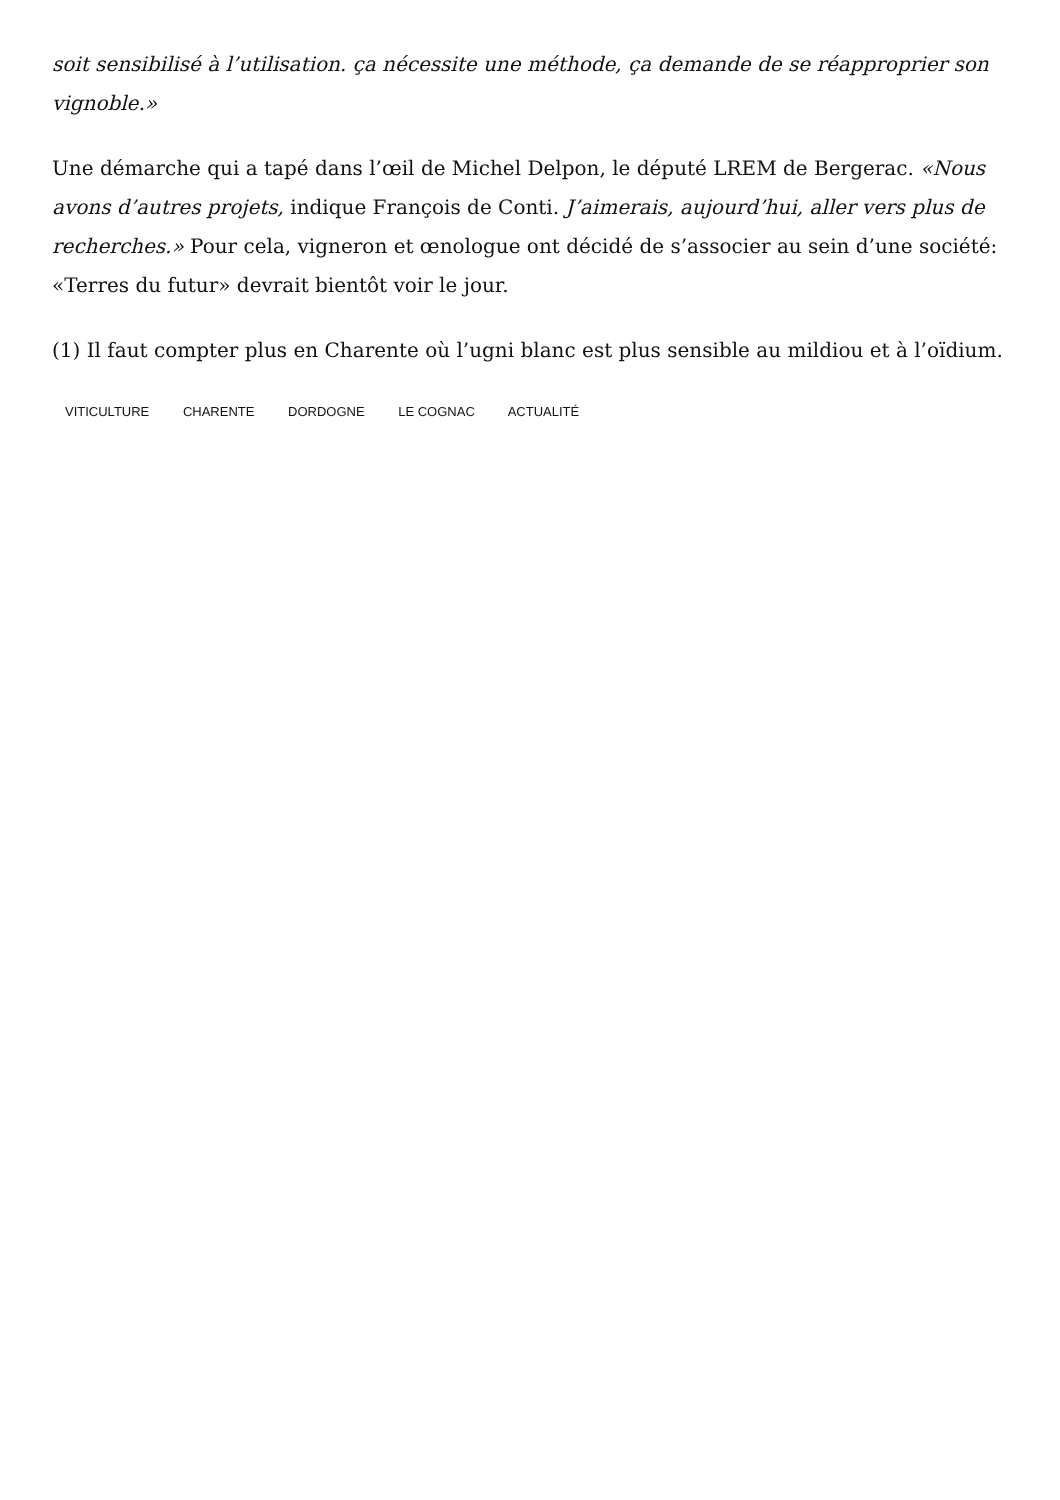soit sensibilisé à l’utilisation. ça nécessite une méthode, ça demande de se réapproprier son vignoble.»
Une démarche qui a tapé dans l’œil de Michel Delpon, le député LREM de Bergerac. «Nous avons d’autres projets, indique François de Conti. J’aimerais, aujourd’hui, aller vers plus de recherches.» Pour cela, vigneron et œnologue ont décidé de s’associer au sein d’une société: «Terres du futur» devrait bientôt voir le jour.
(1) Il faut compter plus en Charente où l’ugni blanc est plus sensible au mildiou et à l’oïdium.
VITICULTURE CHARENTE DORDOGNE LE COGNAC ACTUALITÉ